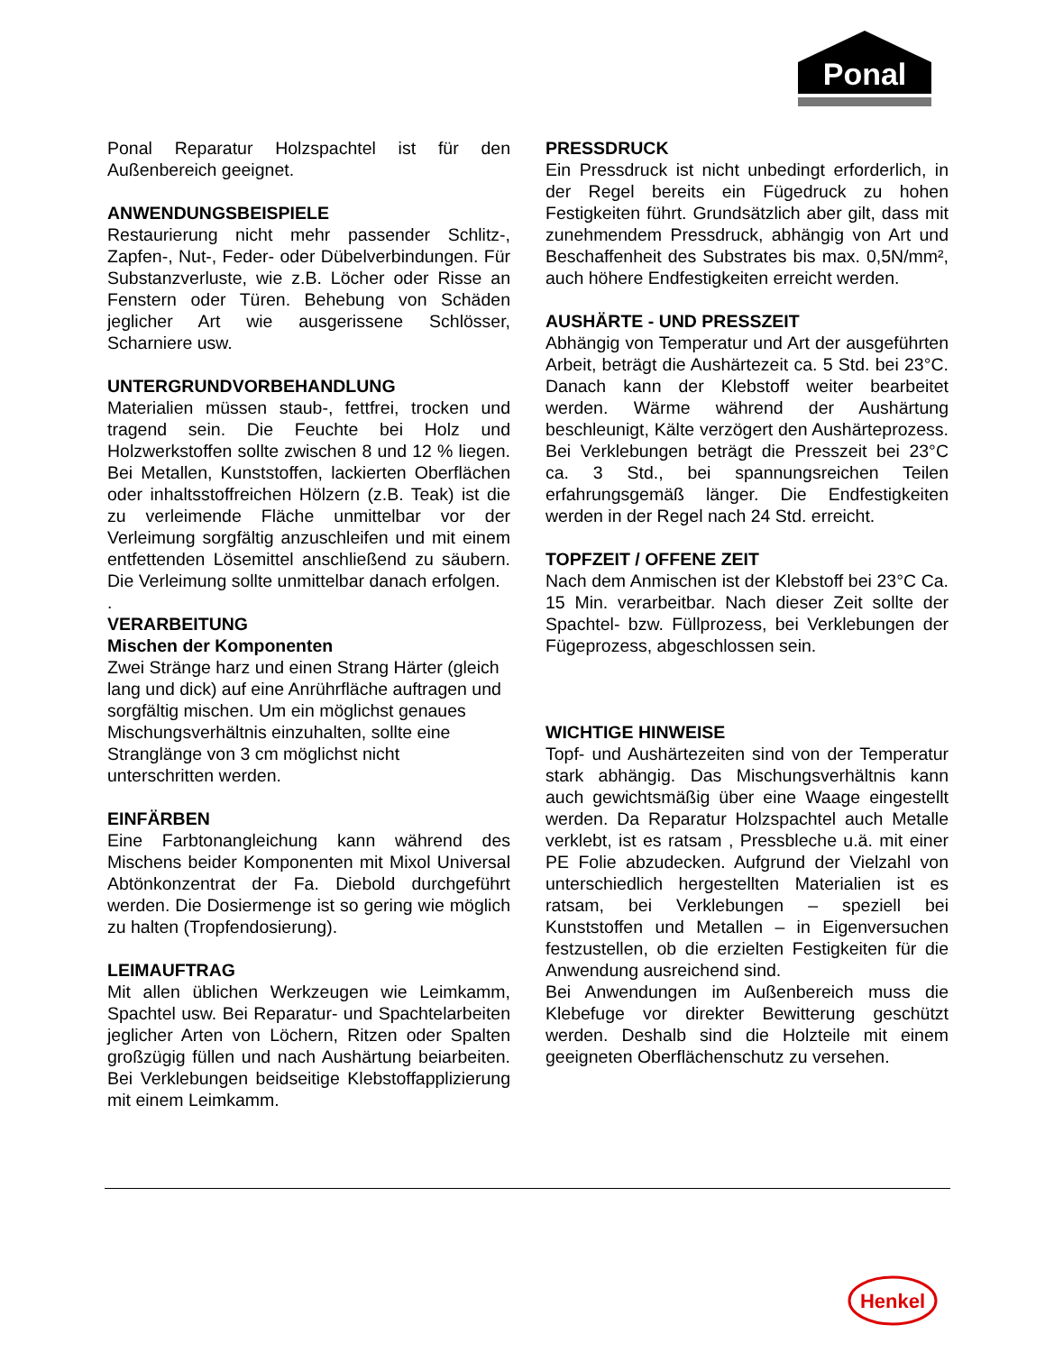Ponal
Ponal Reparatur Holzspachtel ist für den Außenbereich geeignet.
ANWENDUNGSBEISPIELE
Restaurierung nicht mehr passender Schlitz-, Zapfen-, Nut-, Feder- oder Dübelverbindungen. Für Substanzverluste, wie z.B. Löcher oder Risse an Fenstern oder Türen. Behebung von Schäden jeglicher Art wie ausgerissene Schlösser, Scharniere usw.
UNTERGRUNDVORBEHANDLUNG
Materialien müssen staub-, fettfrei, trocken und tragend sein. Die Feuchte bei Holz und Holzwerkstoffen sollte zwischen 8 und 12 % liegen. Bei Metallen, Kunststoffen, lackierten Oberflächen oder inhaltsstoffreichen Hölzern (z.B. Teak) ist die zu verleimende Fläche unmittelbar vor der Verleimung sorgfältig anzuschleifen und mit einem entfettenden Lösemittel anschließend zu säubern. Die Verleimung sollte unmittelbar danach erfolgen.
.
VERARBEITUNG
Mischen der Komponenten
Zwei Stränge harz und einen Strang Härter (gleich lang und dick) auf eine Anrührfläche auftragen und sorgfältig mischen. Um ein möglichst genaues Mischungsverhältnis einzuhalten, sollte eine Stranglänge von 3 cm möglichst nicht unterschritten werden.
EINFÄRBEN
Eine Farbtonangleichung kann während des Mischens beider Komponenten mit Mixol Universal Abtönkonzentrat der Fa. Diebold durchgeführt werden. Die Dosiermenge ist so gering wie möglich zu halten (Tropfendosierung).
LEIMAUFTRAG
Mit allen üblichen Werkzeugen wie Leimkamm, Spachtel usw. Bei Reparatur- und Spachtelarbeiten jeglicher Arten von Löchern, Ritzen oder Spalten großzügig füllen und nach Aushärtung beiarbeiten. Bei Verklebungen beidseitige Klebstoffapplizierung mit einem Leimkamm.
PRESSDRUCK
Ein Pressdruck ist nicht unbedingt erforderlich, in der Regel bereits ein Fügedruck zu hohen Festigkeiten führt. Grundsätzlich aber gilt, dass mit zunehmendem Pressdruck, abhängig von Art und Beschaffenheit des Substrates bis max. 0,5N/mm², auch höhere Endfestigkeiten erreicht werden.
AUSHÄRTE - UND PRESSZEIT
Abhängig von Temperatur und Art der ausgeführten Arbeit, beträgt die Aushärtezeit ca. 5 Std. bei 23°C. Danach kann der Klebstoff weiter bearbeitet werden. Wärme während der Aushärtung beschleunigt, Kälte verzögert den Aushärteprozess. Bei Verklebungen beträgt die Presszeit bei 23°C ca. 3 Std., bei spannungsreichen Teilen erfahrungsgemäß länger. Die Endfestigkeiten werden in der Regel nach 24 Std. erreicht.
TOPFZEIT / OFFENE ZEIT
Nach dem Anmischen ist der Klebstoff bei 23°C Ca. 15 Min. verarbeitbar. Nach dieser Zeit sollte der Spachtel- bzw. Füllprozess, bei Verklebungen der Fügeprozess, abgeschlossen sein.
WICHTIGE HINWEISE
Topf- und Aushärtezeiten sind von der Temperatur stark abhängig. Das Mischungsverhältnis kann auch gewichtsmäßig über eine Waage eingestellt werden. Da Reparatur Holzspachtel auch Metalle verklebt, ist es ratsam , Pressbleche u.ä. mit einer PE Folie abzudecken. Aufgrund der Vielzahl von unterschiedlich hergestellten Materialien ist es ratsam, bei Verklebungen – speziell bei Kunststoffen und Metallen – in Eigenversuchen festzustellen, ob die erzielten Festigkeiten für die Anwendung ausreichend sind.
Bei Anwendungen im Außenbereich muss die Klebefuge vor direkter Bewitterung geschützt werden. Deshalb sind die Holzteile mit einem geeigneten Oberflächenschutz zu versehen.
Henkel